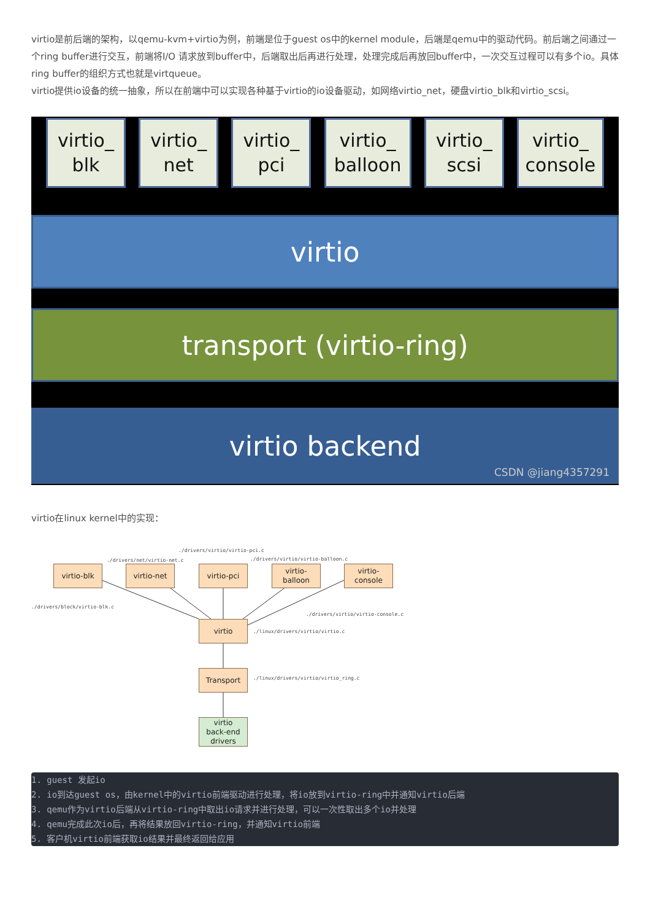virtio是前后端的架构，以qemu-kvm+virtio为例，前端是位于guest os中的kernel module，后端是qemu中的驱动代码。前后端之间通过一个ring buffer进行交互，前端将I/O 请求放到buffer中，后端取出后再进行处理，处理完成后再放回buffer中，一次交互过程可以有多个io。具体ring buffer的组织方式也就是virtqueue。
virtio提供io设备的统一抽象，所以在前端中可以实现各种基于virtio的io设备驱动，如网络virtio_net，硬盘virtio_blk和virtio_scsi。
virtio_
blk
virtio_
net
virtio_
pci
virtio_
balloon
virtio_
scsi
virtio_
console
virtio
transport (virtio-ring)
virtio backend
CSDN @jiang4357291
virtio在linux kernel中的实现：
./drivers/virtio/virtio-pci.c
./drivers/net/virtio-net.c ./drivers/virtio/virtio-balloon.c
virtio-blk virtio-net virtio-pci
virtio-balloon
virtio-
console
./drivers/block/virtio-blk.c
./drivers/virtio/virtio-console.c
virtio
./linux/drivers/virtio/virtio.c
Transport
./linux/drivers/virtio/virtio_ring.c
virtio
back-end
drivers
1. guest 发起io
2. io到达guest os，由kernel中的virtio前端驱动进行处理，将io放到virtio-ring中并通知virtio后端
3. qemu作为virtio后端从virtio-ring中取出io请求并进行处理，可以一次性取出多个io并处理
4. qemu完成此次io后，再将结果放回virtio-ring，并通知virtio前端
5. 客户机virtio前端获取io结果并最终返回给应用